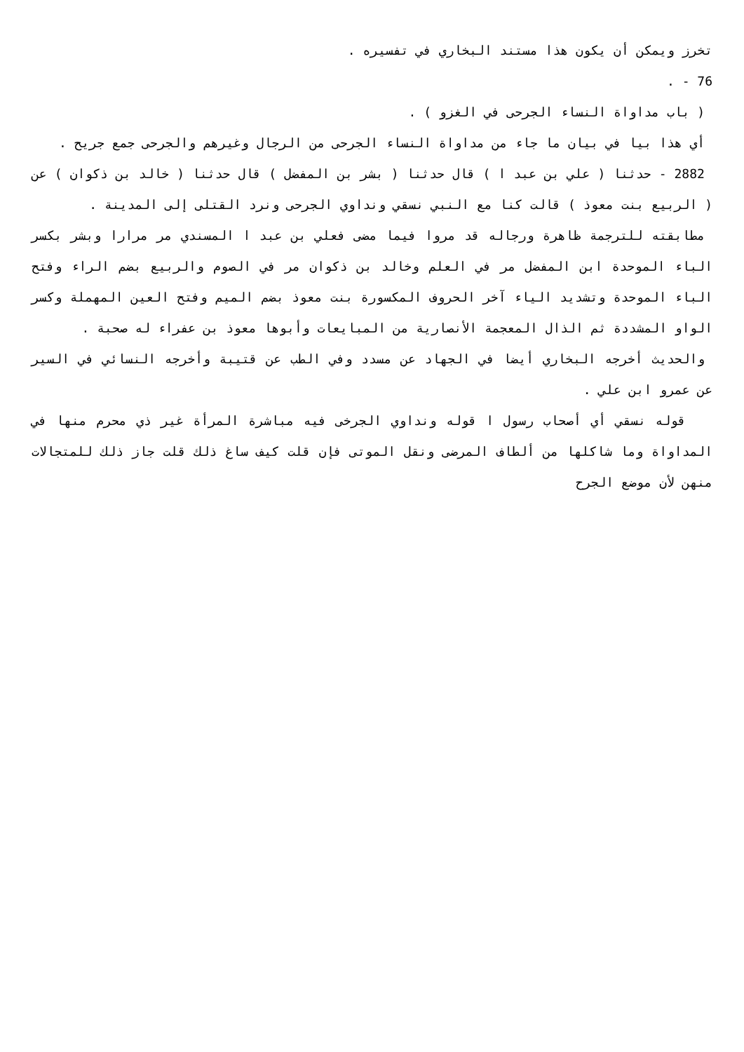تخرز ويمكن أن يكون هذا مستند البخاري في تفسيره .
76 - .
( باب مداواة النساء الجرحى في الغزو ) .
أي هذا بيا في بيان ما جاء من مداواة النساء الجرحى من الرجال وغيرهم والجرحى جمع جريح .
2882 - حدثنا ( علي بن عبد ا ) قال حدثنا ( بشر بن المفضل ) قال حدثنا ( خالد بن ذكوان ) عن ( الربيع بنت معوذ ) قالت كنا مع النبي نسقي ونداوي الجرحى ونرد القتلى إلى المدينة .
مطابقته للترجمة ظاهرة ورجاله قد مروا فيما مضى فعلي بن عبد ا المسندي مر مرارا وبشر بكسر الباء الموحدة ابن المفضل مر في العلم وخالد بن ذكوان مر في الصوم والربيع بضم الراء وفتح الباء الموحدة وتشديد الياء آخر الحروف المكسورة بنت معوذ بضم الميم وفتح العين المهملة وكسر الواو المشددة ثم الذال المعجمة الأنصارية من المبايعات وأبوها معوذ بن عفراء له صحبة .
والحديث أخرجه البخاري أيضا في الجهاد عن مسدد وفي الطب عن قتيبة وأخرجه النسائي في السير عن عمرو ابن علي .
قوله نسقي أي أصحاب رسول ا قوله ونداوي الجرخى فيه مباشرة المرأة غير ذي محرم منها في المداواة وما شاكلها من ألطاف المرضى ونقل الموتى فإن قلت كيف ساغ ذلك قلت جاز ذلك للمتجالات منهن لأن موضع الجرح